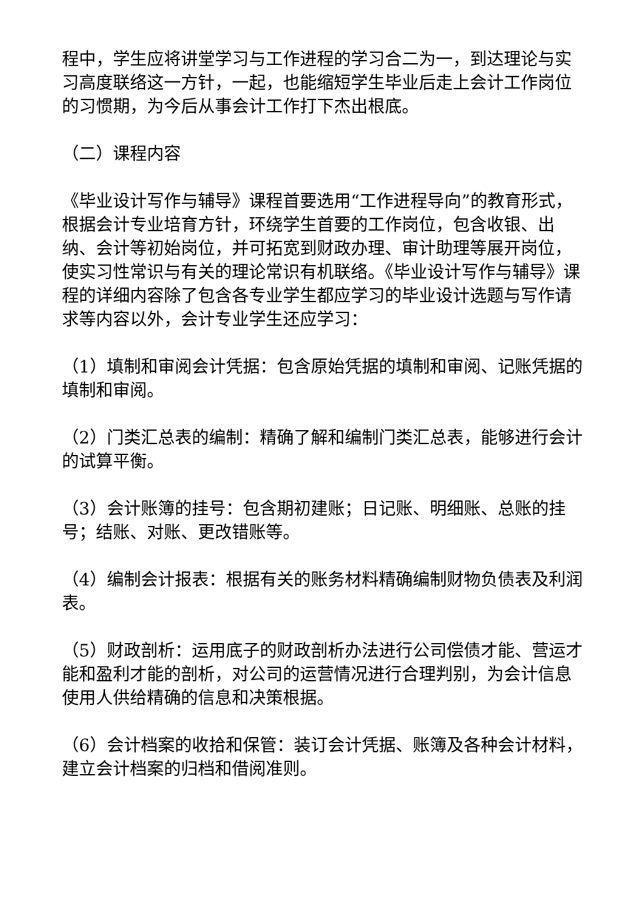程中，学生应将讲堂学习与工作进程的学习合二为一，到达理论与实习高度联络这一方针，一起，也能缩短学生毕业后走上会计工作岗位的习惯期，为今后从事会计工作打下杰出根底。
（二）课程内容
《毕业设计写作与辅导》课程首要选用“工作进程导向”的教育形式，根据会计专业培育方针，环绕学生首要的工作岗位，包含收银、出纳、会计等初始岗位，并可拓宽到财政办理、审计助理等展开岗位，使实习性常识与有关的理论常识有机联络。《毕业设计写作与辅导》课程的详细内容除了包含各专业学生都应学习的毕业设计选题与写作请求等内容以外，会计专业学生还应学习：
（1）填制和审阅会计凭据：包含原始凭据的填制和审阅、记账凭据的填制和审阅。
（2）门类汇总表的编制：精确了解和编制门类汇总表，能够进行会计的试算平衡。
（3）会计账簿的挂号：包含期初建账；日记账、明细账、总账的挂号；结账、对账、更改错账等。
（4）编制会计报表：根据有关的账务材料精确编制财物负债表及利润表。
（5）财政剖析：运用底子的财政剖析办法进行公司偿债才能、营运才能和盈利才能的剖析，对公司的运营情况进行合理判别，为会计信息使用人供给精确的信息和决策根据。
（6）会计档案的收拾和保管：装订会计凭据、账簿及各种会计材料，建立会计档案的归档和借阅准则。